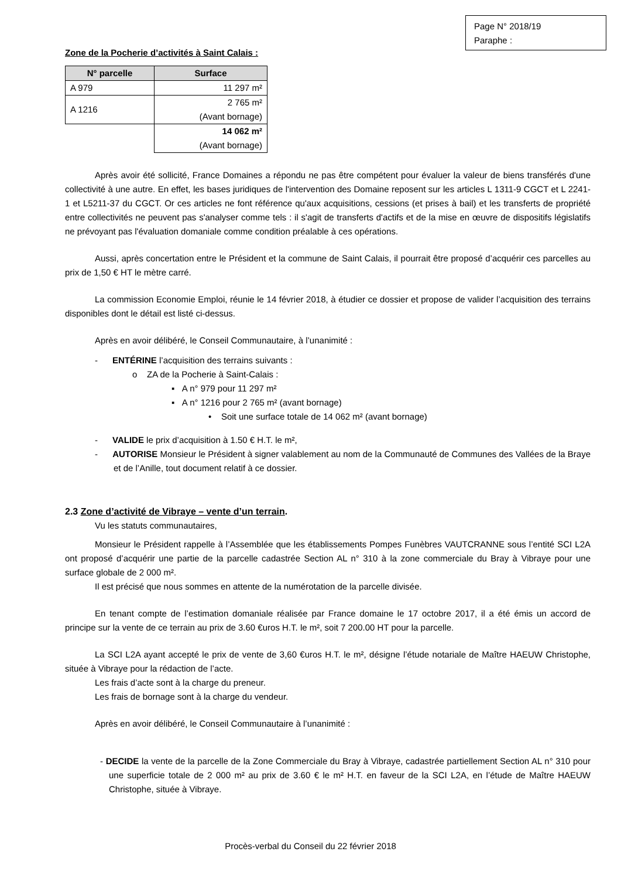Page N° 2018/19
Paraphe :
Zone de la Pocherie d’activités à Saint Calais :
| N° parcelle | Surface |
| --- | --- |
| A 979 | 11 297 m² |
| A 1216 | 2 765 m² (Avant bornage) |
| | 14 062 m² (Avant bornage) |
Après avoir été sollicité, France Domaines a répondu ne pas être compétent pour évaluer la valeur de biens transférés d'une collectivité à une autre. En effet, les bases juridiques de l'intervention des Domaine reposent sur les articles L 1311-9 CGCT et L 2241-1 et L5211-37 du CGCT. Or ces articles ne font référence qu'aux acquisitions, cessions (et prises à bail) et les transferts de propriété entre collectivités ne peuvent pas s'analyser comme tels : il s'agit de transferts d'actifs et de la mise en œuvre de dispositifs législatifs ne prévoyant pas l'évaluation domaniale comme condition préalable à ces opérations.
Aussi, après concertation entre le Président et la commune de Saint Calais, il pourrait être proposé d’acquérir ces parcelles au prix de 1,50 € HT le mètre carré.
La commission Economie Emploi, réunie le 14 février 2018, à étudier ce dossier et propose de valider l’acquisition des terrains disponibles dont le détail est listé ci-dessus.
Après en avoir délibéré, le Conseil Communautaire, à l’unanimité :
- ENTÉRINE l’acquisition des terrains suivants :
o ZA de la Pocherie à Saint-Calais :
▪ A n° 979 pour 11 297 m²
▪ A n° 1216 pour 2 765 m² (avant bornage)
• Soit une surface totale de 14 062 m² (avant bornage)
- VALIDE le prix d’acquisition à 1.50 € H.T. le m²,
- AUTORISE Monsieur le Président à signer valablement au nom de la Communauté de Communes des Vallées de la Braye et de l’Anille, tout document relatif à ce dossier.
2.3 Zone d’activité de Vibraye – vente d’un terrain.
Vu les statuts communautaires,
Monsieur le Président rappelle à l’Assemblée que les établissements Pompes Funèbres VAUTCRANNE sous l’entité SCI L2A ont proposé d’acquérir une partie de la parcelle cadastrée Section AL n° 310 à la zone commerciale du Bray à Vibraye pour une surface globale de 2 000 m².
Il est précisé que nous sommes en attente de la numérotation de la parcelle divisée.
En tenant compte de l’estimation domaniale réalisée par France domaine le 17 octobre 2017, il a été émis un accord de principe sur la vente de ce terrain au prix de 3.60 €uros H.T. le m², soit 7 200.00 HT pour la parcelle.
La SCI L2A ayant accepté le prix de vente de 3,60 €uros H.T. le m², désigne l’étude notariale de Maître HAEUW Christophe, située à Vibraye pour la rédaction de l’acte.
Les frais d’acte sont à la charge du preneur.
Les frais de bornage sont à la charge du vendeur.
Après en avoir délibéré, le Conseil Communautaire à l’unanimité :
- DECIDE la vente de la parcelle de la Zone Commerciale du Bray à Vibraye, cadastrée partiellement Section AL n° 310 pour une superficie totale de 2 000 m² au prix de 3.60 € le m² H.T. en faveur de la SCI L2A, en l’étude de Maître HAEUW Christophe, située à Vibraye.
Procès-verbal du Conseil du 22 février 2018